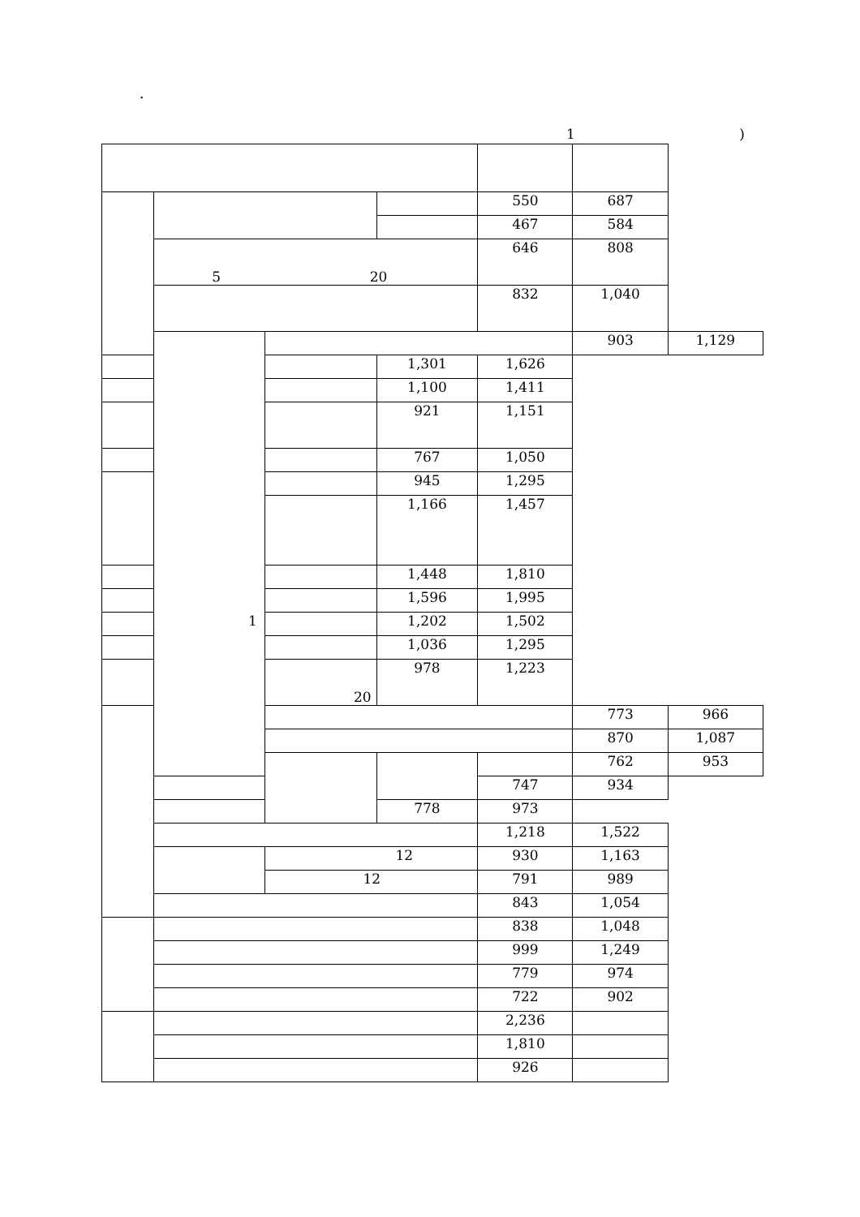.
1)
| | | | | 550 | 687 | |
| | | | | 467 | 584 | |
| | 5 20 | | | 646 | 808 | |
| | | | | 832 | 1,040 | |
| | | | | | 903 | 1,129 |
| | | | 1,301 | 1,626 | | |
| | | | 1,100 | 1,411 | | |
| | | | 921 | 1,151 | | |
| | | | 767 | 1,050 | | |
| | | | 945 | 1,295 | | |
| | | | 1,166 | 1,457 | | |
| | | | 1,448 | 1,810 | | |
| | | | 1,596 | 1,995 | | |
| 1 | | | 1,202 | 1,502 | | |
| | | | 1,036 | 1,295 | | |
| 20 | | | 978 | 1,223 | | |
| | | | | 773 | 966 | |
| | | | | 870 | 1,087 | |
| | | | | 762 | 953 | |
| | | | | 747 | 934 | |
| | | | | 778 | 973 | |
| | | | | 1,218 | 1,522 | |
| | | 12 | | 930 | 1,163 | |
| | | 12 | | 791 | 989 | |
| | | | | 843 | 1,054 | |
| | | | | 838 | 1,048 | |
| | | | | 999 | 1,249 | |
| | | | | 779 | 974 | |
| | | | | 722 | 902 | |
| | | | | 2,236 | | |
| | | | | 1,810 | | |
| | | | | 926 | | |